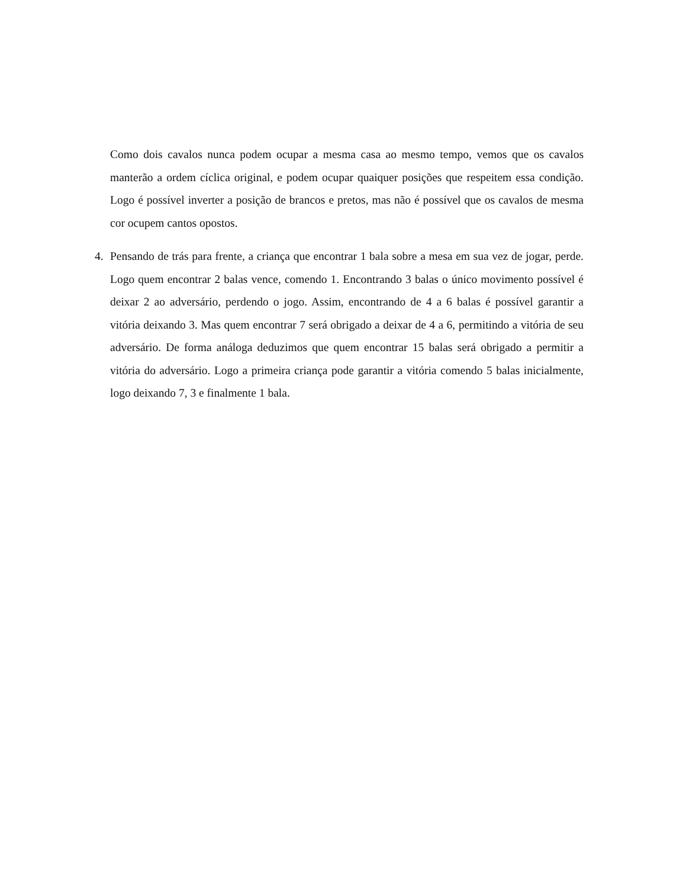Como dois cavalos nunca podem ocupar a mesma casa ao mesmo tempo, vemos que os cavalos manterão a ordem cíclica original, e podem ocupar quaiquer posições que respeitem essa condição. Logo é possível inverter a posição de brancos e pretos, mas não é possível que os cavalos de mesma cor ocupem cantos opostos.
4. Pensando de trás para frente, a criança que encontrar 1 bala sobre a mesa em sua vez de jogar, perde. Logo quem encontrar 2 balas vence, comendo 1. Encontrando 3 balas o único movimento possível é deixar 2 ao adversário, perdendo o jogo. Assim, encontrando de 4 a 6 balas é possível garantir a vitória deixando 3. Mas quem encontrar 7 será obrigado a deixar de 4 a 6, permitindo a vitória de seu adversário. De forma análoga deduzimos que quem encontrar 15 balas será obrigado a permitir a vitória do adversário. Logo a primeira criança pode garantir a vitória comendo 5 balas inicialmente, logo deixando 7, 3 e finalmente 1 bala.